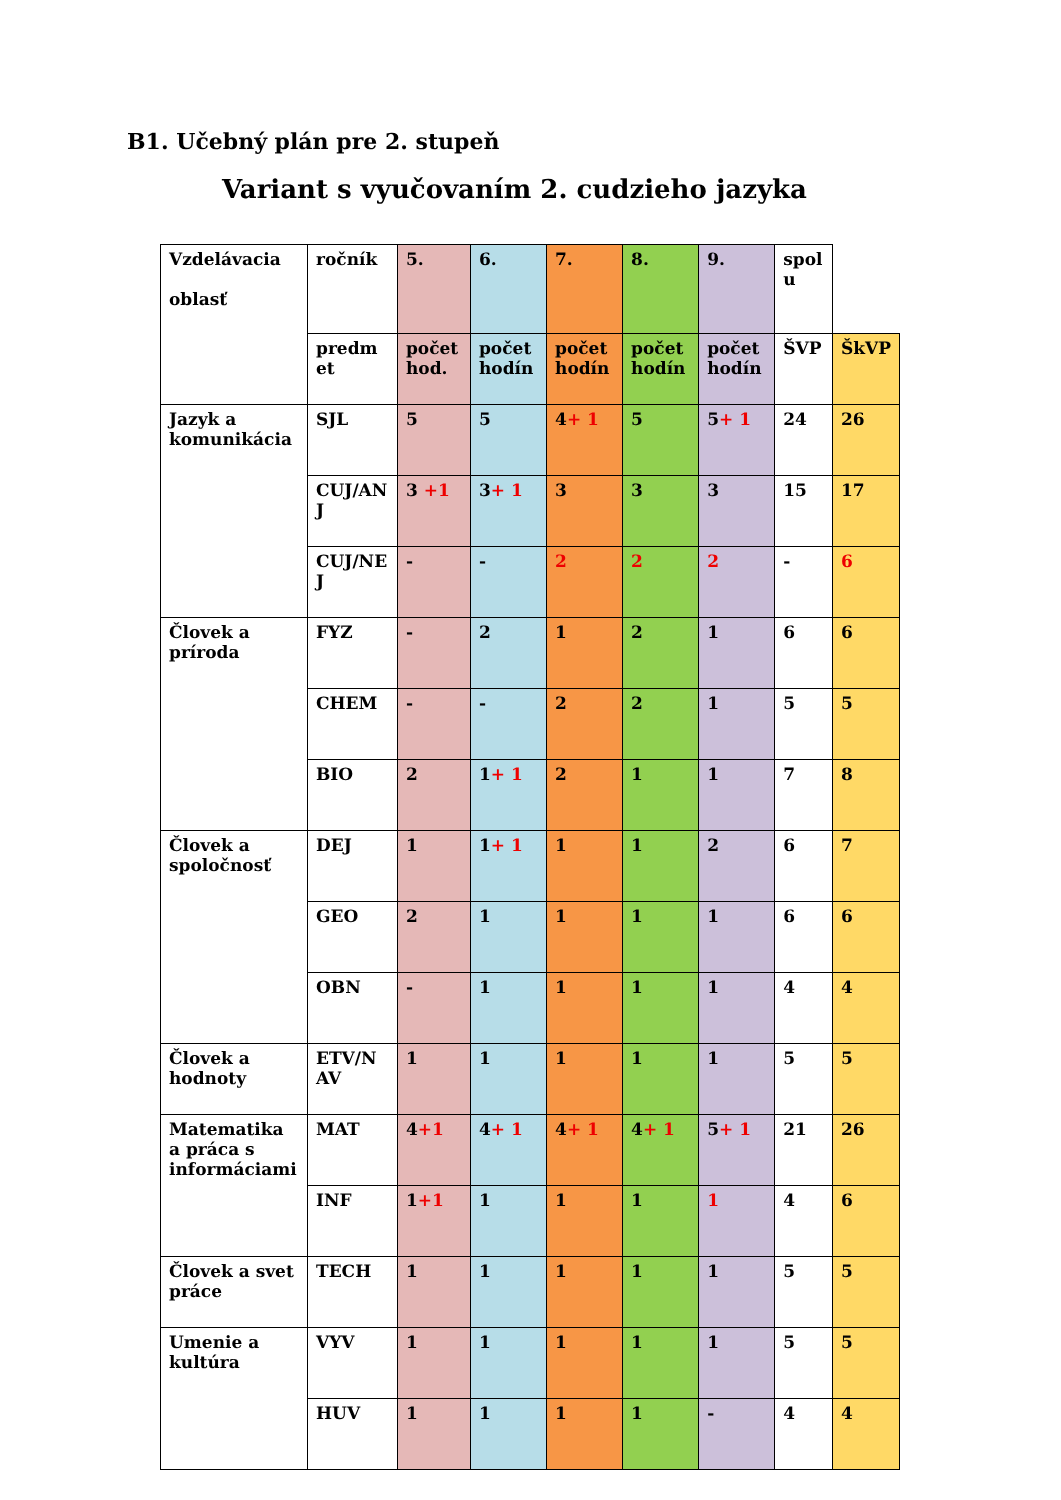B1. Učebný plán pre 2. stupeň
Variant s vyučovaním 2. cudzieho jazyka
| Vzdelávacia oblasť | ročník | 5. | 6. | 7. | 8. | 9. | spol u | |
| | predm et | počet hod. | počet hodín | počet hodín | počet hodín | počet hodín | ŠVP | ŠkVP |
| Jazyk a komunikácia | SJL | 5 | 5 | 4 + 1 | 5 | 5 + 1 | 24 | 26 |
| | CUJ/AN J | 3 +1 | 3 + 1 | 3 | 3 | 3 | 15 | 17 |
| | CUJ/NE J | - | - | 2 | 2 | 2 | - | 6 |
| Človek a príroda | FYZ | - | 2 | 1 | 2 | 1 | 6 | 6 |
| | CHEM | - | - | 2 | 2 | 1 | 5 | 5 |
| | BIO | 2 | 1 + 1 | 2 | 1 | 1 | 7 | 8 |
| Človek a spoločnosť | DEJ | 1 | 1 + 1 | 1 | 1 | 2 | 6 | 7 |
| | GEO | 2 | 1 | 1 | 1 | 1 | 6 | 6 |
| | OBN | - | 1 | 1 | 1 | 1 | 4 | 4 |
| Človek a hodnoty | ETV/N AV | 1 | 1 | 1 | 1 | 1 | 5 | 5 |
| Matematika a práca s informáciami | MAT | 4 +1 | 4 + 1 | 4 + 1 | 4 + 1 | 5 + 1 | 21 | 26 |
| | INF | 1 +1 | 1 | 1 | 1 | 1 | 4 | 6 |
| Človek a svet práce | TECH | 1 | 1 | 1 | 1 | 1 | 5 | 5 |
| Umenie a kultúra | VYV | 1 | 1 | 1 | 1 | 1 | 5 | 5 |
| | HUV | 1 | 1 | 1 | 1 | - | 4 | 4 |